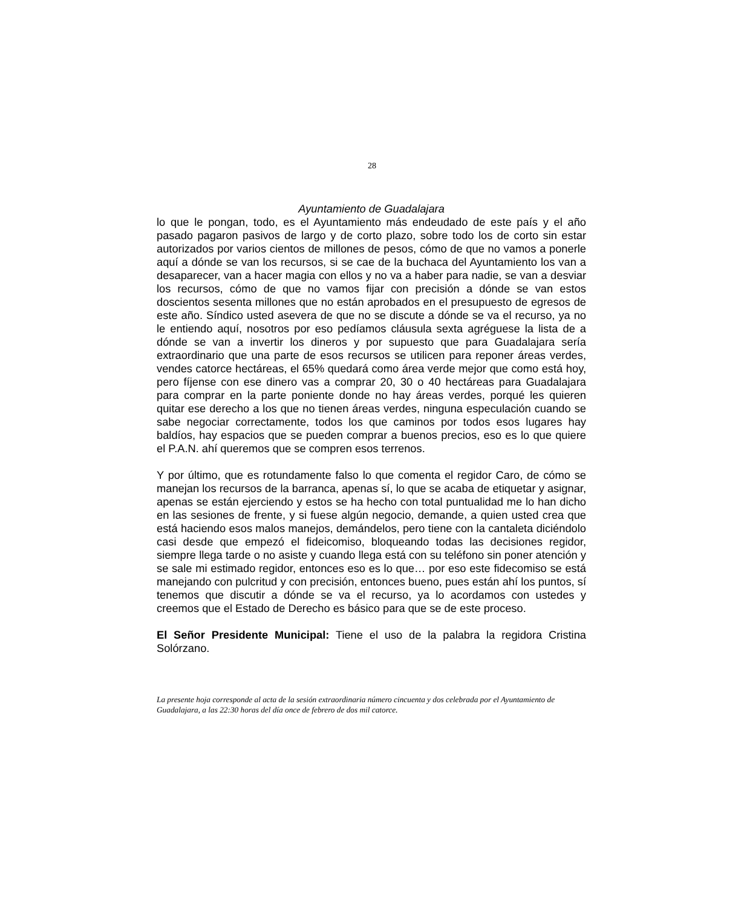28
Ayuntamiento de Guadalajara
lo que le pongan, todo, es el Ayuntamiento más endeudado de este país y el año pasado pagaron pasivos de largo y de corto plazo, sobre todo los de corto sin estar autorizados por varios cientos de millones de pesos, cómo de que no vamos a ponerle aquí a dónde se van los recursos, si se cae de la buchaca del Ayuntamiento los van a desaparecer, van a hacer magia con ellos y no va a haber para nadie, se van a desviar los recursos, cómo de que no vamos fijar con precisión a dónde se van estos doscientos sesenta millones que no están aprobados en el presupuesto de egresos de este año. Síndico usted asevera de que no se discute a dónde se va el recurso, ya no le entiendo aquí, nosotros por eso pedíamos cláusula sexta agréguese la lista de a dónde se van a invertir los dineros y por supuesto que para Guadalajara sería extraordinario que una parte de esos recursos se utilicen para reponer áreas verdes, vendes catorce hectáreas, el 65% quedará como área verde mejor que como está hoy, pero fíjense con ese dinero vas a comprar 20, 30 o 40 hectáreas para Guadalajara para comprar en la parte poniente donde no hay áreas verdes, porqué les quieren quitar ese derecho a los que no tienen áreas verdes, ninguna especulación cuando se sabe negociar correctamente, todos los que caminos por todos esos lugares hay baldíos, hay espacios que se pueden comprar a buenos precios, eso es lo que quiere el P.A.N. ahí queremos que se compren esos terrenos.
Y por último, que es rotundamente falso lo que comenta el regidor Caro, de cómo se manejan los recursos de la barranca, apenas sí, lo que se acaba de etiquetar y asignar, apenas se están ejerciendo y estos se ha hecho con total puntualidad me lo han dicho en las sesiones de frente, y si fuese algún negocio, demande, a quien usted crea que está haciendo esos malos manejos, demándelos, pero tiene con la cantaleta diciéndolo casi desde que empezó el fideicomiso, bloqueando todas las decisiones regidor, siempre llega tarde o no asiste y cuando llega está con su teléfono sin poner atención y se sale mi estimado regidor, entonces eso es lo que… por eso este fidecomiso se está manejando con pulcritud y con precisión, entonces bueno, pues están ahí los puntos, sí tenemos que discutir a dónde se va el recurso, ya lo acordamos con ustedes y creemos que el Estado de Derecho es básico para que se de este proceso.
El Señor Presidente Municipal: Tiene el uso de la palabra la regidora Cristina Solórzano.
La presente hoja corresponde al acta de la sesión extraordinaria número cincuenta y dos celebrada por el Ayuntamiento de Guadalajara, a las 22:30 horas del día once de febrero de dos mil catorce.